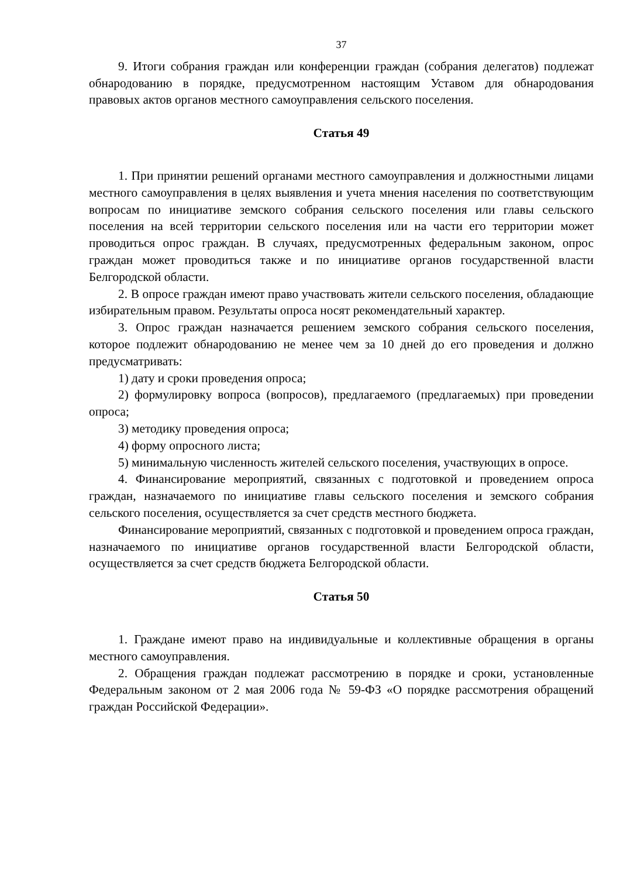37
9. Итоги собрания граждан или конференции граждан (собрания делегатов) подлежат обнародованию в порядке, предусмотренном настоящим Уставом для обнародования правовых актов органов местного самоуправления сельского поселения.
Статья 49
1. При принятии решений органами местного самоуправления и должностными лицами местного самоуправления в целях выявления и учета мнения населения по соответствующим вопросам по инициативе земского собрания сельского поселения или главы сельского поселения на всей территории сельского поселения или на части его территории может проводиться опрос граждан. В случаях, предусмотренных федеральным законом, опрос граждан может проводиться также и по инициативе органов государственной власти Белгородской области.
2. В опросе граждан имеют право участвовать жители сельского поселения, обладающие избирательным правом. Результаты опроса носят рекомендательный характер.
3. Опрос граждан назначается решением земского собрания сельского поселения, которое подлежит обнародованию не менее чем за 10 дней до его проведения и должно предусматривать:
1) дату и сроки проведения опроса;
2) формулировку вопроса (вопросов), предлагаемого (предлагаемых) при проведении опроса;
3) методику проведения опроса;
4) форму опросного листа;
5) минимальную численность жителей сельского поселения, участвующих в опросе.
4. Финансирование мероприятий, связанных с подготовкой и проведением опроса граждан, назначаемого по инициативе главы сельского поселения и земского собрания сельского поселения, осуществляется за счет средств местного бюджета.
Финансирование мероприятий, связанных с подготовкой и проведением опроса граждан, назначаемого по инициативе органов государственной власти Белгородской области, осуществляется за счет средств бюджета Белгородской области.
Статья 50
1. Граждане имеют право на индивидуальные и коллективные обращения в органы местного самоуправления.
2. Обращения граждан подлежат рассмотрению в порядке и сроки, установленные Федеральным законом от 2 мая 2006 года № 59-ФЗ «О порядке рассмотрения обращений граждан Российской Федерации».